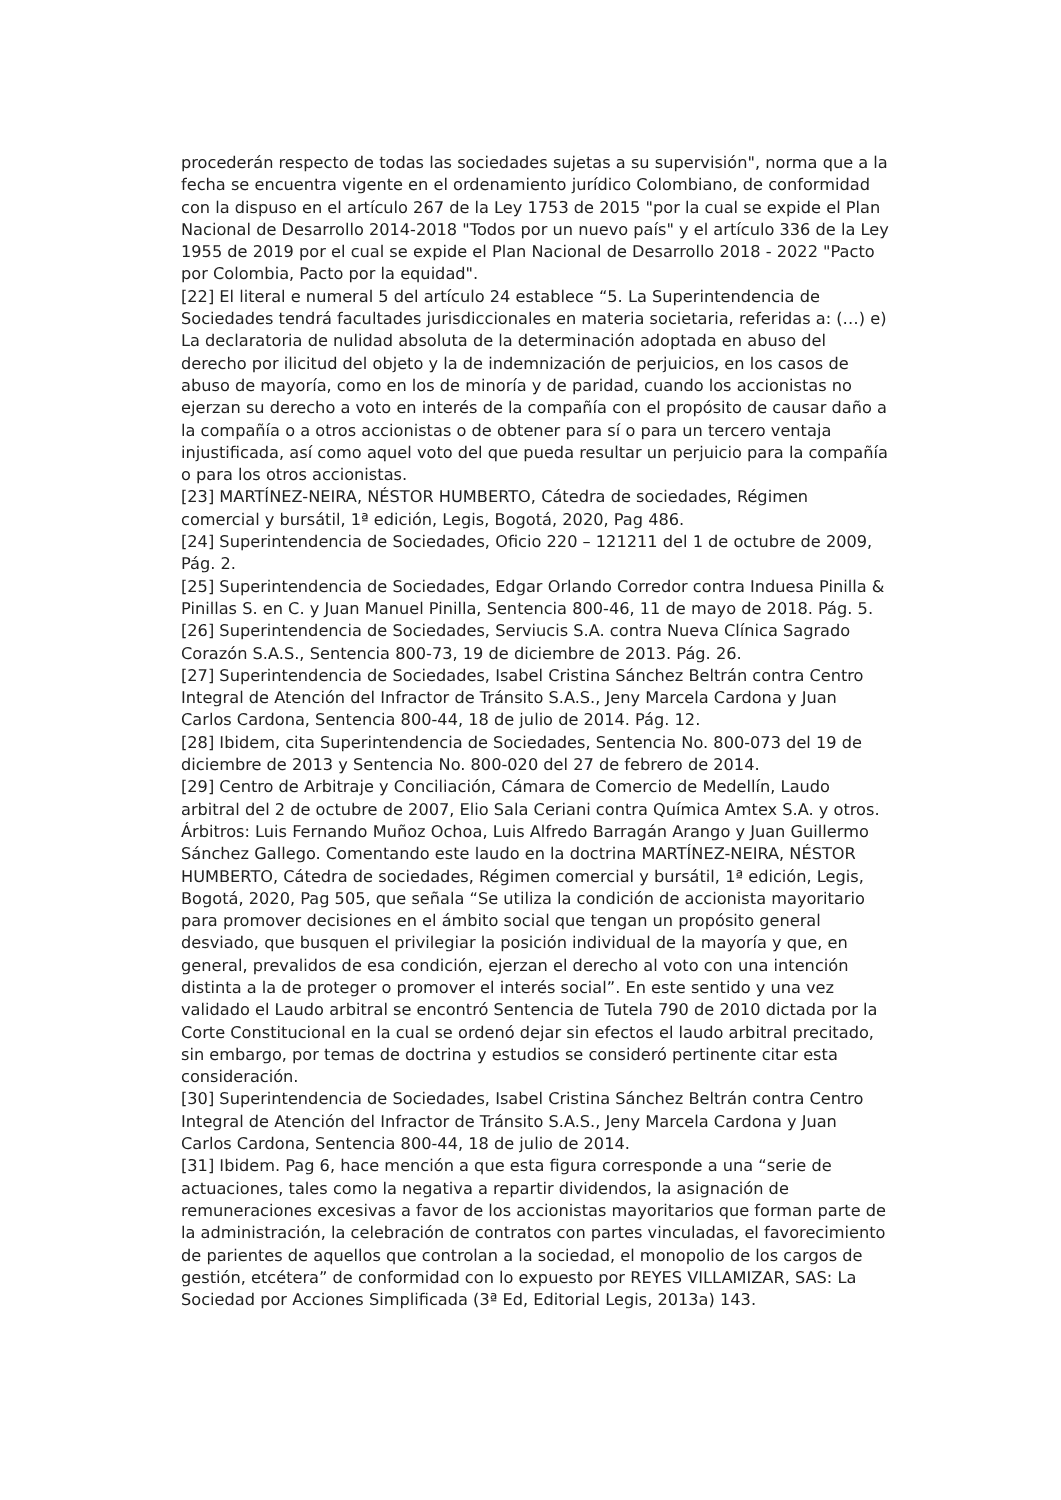procederán respecto de todas las sociedades sujetas a su supervisión", norma que a la fecha se encuentra vigente en el ordenamiento jurídico Colombiano, de conformidad con la dispuso en el artículo 267 de la Ley 1753 de 2015 "por la cual se expide el Plan Nacional de Desarrollo 2014-2018 "Todos por un nuevo país" y el artículo 336 de la Ley 1955 de 2019 por el cual se expide el Plan Nacional de Desarrollo 2018 - 2022 "Pacto por Colombia, Pacto por la equidad".
[22] El literal e numeral 5 del artículo 24 establece “5. La Superintendencia de Sociedades tendrá facultades jurisdiccionales en materia societaria, referidas a: (…) e) La declaratoria de nulidad absoluta de la determinación adoptada en abuso del derecho por ilicitud del objeto y la de indemnización de perjuicios, en los casos de abuso de mayoría, como en los de minoría y de paridad, cuando los accionistas no ejerzan su derecho a voto en interés de la compañía con el propósito de causar daño a la compañía o a otros accionistas o de obtener para sí o para un tercero ventaja injustificada, así como aquel voto del que pueda resultar un perjuicio para la compañía o para los otros accionistas.
[23] MARTÍNEZ-NEIRA, NÉSTOR HUMBERTO, Cátedra de sociedades, Régimen comercial y bursátil, 1ª edición, Legis, Bogotá, 2020, Pag 486.
[24] Superintendencia de Sociedades, Oficio 220 – 121211 del 1 de octubre de 2009, Pág. 2.
[25] Superintendencia de Sociedades, Edgar Orlando Corredor contra Induesa Pinilla & Pinillas S. en C. y Juan Manuel Pinilla, Sentencia 800-46, 11 de mayo de 2018. Pág. 5.
[26] Superintendencia de Sociedades, Serviucis S.A. contra Nueva Clínica Sagrado Corazón S.A.S., Sentencia 800-73, 19 de diciembre de 2013. Pág. 26.
[27] Superintendencia de Sociedades, Isabel Cristina Sánchez Beltrán contra Centro Integral de Atención del Infractor de Tránsito S.A.S., Jeny Marcela Cardona y Juan Carlos Cardona, Sentencia 800-44, 18 de julio de 2014. Pág. 12.
[28] Ibidem, cita Superintendencia de Sociedades, Sentencia No. 800-073 del 19 de diciembre de 2013 y Sentencia No. 800-020 del 27 de febrero de 2014.
[29] Centro de Arbitraje y Conciliación, Cámara de Comercio de Medellín, Laudo arbitral del 2 de octubre de 2007, Elio Sala Ceriani contra Química Amtex S.A. y otros. Árbitros: Luis Fernando Muñoz Ochoa, Luis Alfredo Barragán Arango y Juan Guillermo Sánchez Gallego. Comentando este laudo en la doctrina MARTÍNEZ-NEIRA, NÉSTOR HUMBERTO, Cátedra de sociedades, Régimen comercial y bursátil, 1ª edición, Legis, Bogotá, 2020, Pag 505, que señala “Se utiliza la condición de accionista mayoritario para promover decisiones en el ámbito social que tengan un propósito general desviado, que busquen el privilegiar la posición individual de la mayoría y que, en general, prevalidos de esa condición, ejerzan el derecho al voto con una intención distinta a la de proteger o promover el interés social”. En este sentido y una vez validado el Laudo arbitral se encontró Sentencia de Tutela 790 de 2010 dictada por la Corte Constitucional en la cual se ordenó dejar sin efectos el laudo arbitral precitado, sin embargo, por temas de doctrina y estudios se consideró pertinente citar esta consideración.
[30] Superintendencia de Sociedades, Isabel Cristina Sánchez Beltrán contra Centro Integral de Atención del Infractor de Tránsito S.A.S., Jeny Marcela Cardona y Juan Carlos Cardona, Sentencia 800-44, 18 de julio de 2014.
[31] Ibidem. Pag 6, hace mención a que esta figura corresponde a una “serie de actuaciones, tales como la negativa a repartir dividendos, la asignación de remuneraciones excesivas a favor de los accionistas mayoritarios que forman parte de la administración, la celebración de contratos con partes vinculadas, el favorecimiento de parientes de aquellos que controlan a la sociedad, el monopolio de los cargos de gestión, etcétera” de conformidad con lo expuesto por REYES VILLAMIZAR, SAS: La Sociedad por Acciones Simplificada (3ª Ed, Editorial Legis, 2013a) 143.